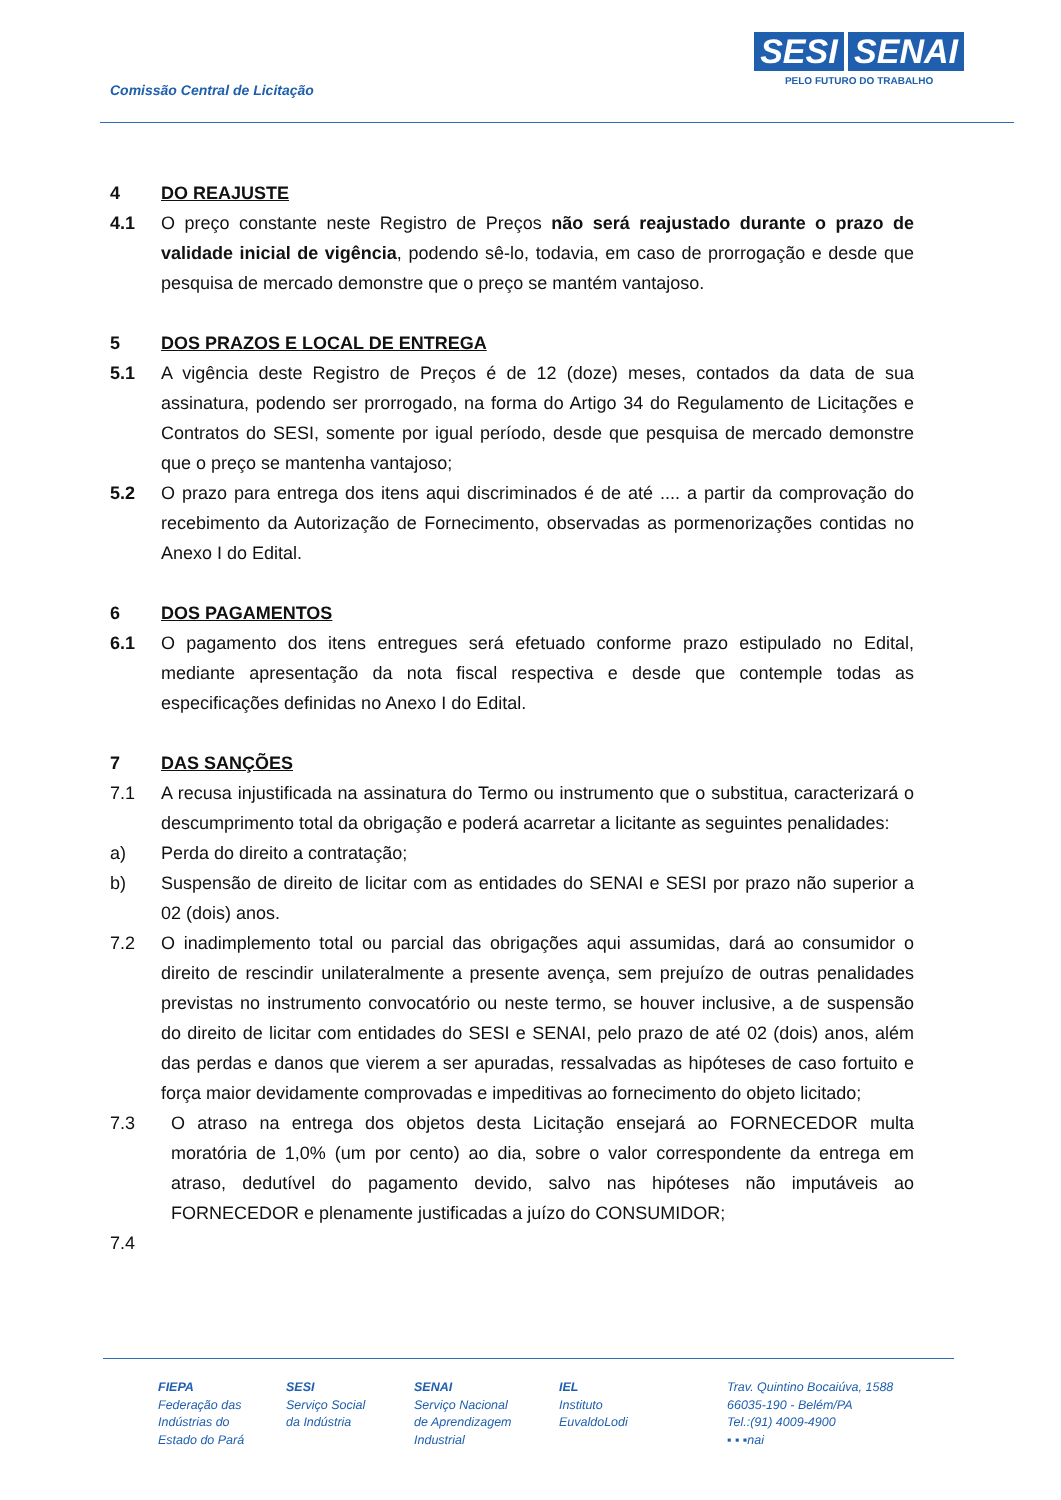Comissão Central de Licitação
SESI SENAI
PELO FUTURO DO TRABALHO
4 DO REAJUSTE
4.1 O preço constante neste Registro de Preços não será reajustado durante o prazo de validade inicial de vigência, podendo sê-lo, todavia, em caso de prorrogação e desde que pesquisa de mercado demonstre que o preço se mantém vantajoso.
5 DOS PRAZOS E LOCAL DE ENTREGA
5.1 A vigência deste Registro de Preços é de 12 (doze) meses, contados da data de sua assinatura, podendo ser prorrogado, na forma do Artigo 34 do Regulamento de Licitações e Contratos do SESI, somente por igual período, desde que pesquisa de mercado demonstre que o preço se mantenha vantajoso;
5.2 O prazo para entrega dos itens aqui discriminados é de até .... a partir da comprovação do recebimento da Autorização de Fornecimento, observadas as pormenorizações contidas no Anexo I do Edital.
6 DOS PAGAMENTOS
6.1 O pagamento dos itens entregues será efetuado conforme prazo estipulado no Edital, mediante apresentação da nota fiscal respectiva e desde que contemple todas as especificações definidas no Anexo I do Edital.
7 DAS SANÇÕES
7.1 A recusa injustificada na assinatura do Termo ou instrumento que o substitua, caracterizará o descumprimento total da obrigação e poderá acarretar a licitante as seguintes penalidades:
a) Perda do direito a contratação;
b) Suspensão de direito de licitar com as entidades do SENAI e SESI por prazo não superior a 02 (dois) anos.
7.2 O inadimplemento total ou parcial das obrigações aqui assumidas, dará ao consumidor o direito de rescindir unilateralmente a presente avença, sem prejuízo de outras penalidades previstas no instrumento convocatório ou neste termo, se houver inclusive, a de suspensão do direito de licitar com entidades do SESI e SENAI, pelo prazo de até 02 (dois) anos, além das perdas e danos que vierem a ser apuradas, ressalvadas as hipóteses de caso fortuito e força maior devidamente comprovadas e impeditivas ao fornecimento do objeto licitado;
7.3 O atraso na entrega dos objetos desta Licitação ensejará ao FORNECEDOR multa moratória de 1,0% (um por cento) ao dia, sobre o valor correspondente da entrega em atraso, dedutível do pagamento devido, salvo nas hipóteses não imputáveis ao FORNECEDOR e plenamente justificadas a juízo do CONSUMIDOR;
7.4
FIEPA
Federação das
Indústrias do
Estado do Pará
SESI
Serviço Social
da Indústria
SENAI
Serviço Nacional
de Aprendizagem
Industrial
IEL
Instituto
EuvaldoLodi
Trav. Quintino Bocaiúva, 1588
66035-190 - Belém/PA
Tel.:(91) 4009-4900
▪ ▪ ▪nai